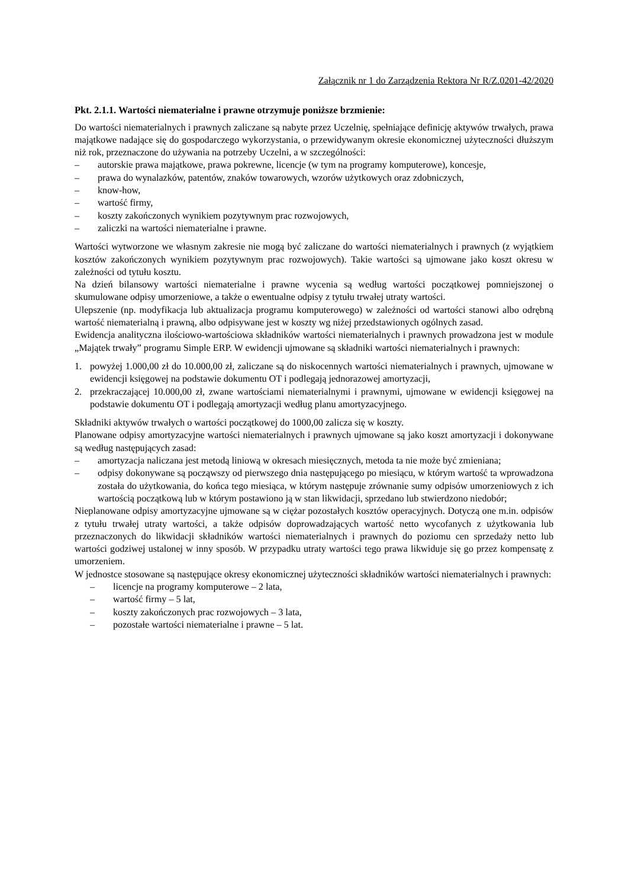Załącznik nr 1 do Zarządzenia Rektora Nr R/Z.0201-42/2020
Pkt. 2.1.1. Wartości niematerialne i prawne otrzymuje poniższe brzmienie:
Do wartości niematerialnych i prawnych zaliczane są nabyte przez Uczelnię, spełniające definicję aktywów trwałych, prawa majątkowe nadające się do gospodarczego wykorzystania, o przewidywanym okresie ekonomicznej użyteczności dłuższym niż rok, przeznaczone do używania na potrzeby Uczelni, a w szczególności:
– autorskie prawa majątkowe, prawa pokrewne, licencje (w tym na programy komputerowe), koncesje,
– prawa do wynalazków, patentów, znaków towarowych, wzorów użytkowych oraz zdobniczych,
– know-how,
– wartość firmy,
– koszty zakończonych wynikiem pozytywnym prac rozwojowych,
– zaliczki na wartości niematerialne i prawne.
Wartości wytworzone we własnym zakresie nie mogą być zaliczane do wartości niematerialnych i prawnych (z wyjątkiem kosztów zakończonych wynikiem pozytywnym prac rozwojowych). Takie wartości są ujmowane jako koszt okresu w zależności od tytułu kosztu.
Na dzień bilansowy wartości niematerialne i prawne wycenia są według wartości początkowej pomniejszonej o skumulowane odpisy umorzeniowe, a także o ewentualne odpisy z tytułu trwałej utraty wartości.
Ulepszenie (np. modyfikacja lub aktualizacja programu komputerowego) w zależności od wartości stanowi albo odrębną wartość niematerialną i prawną, albo odpisywane jest w koszty wg niżej przedstawionych ogólnych zasad.
Ewidencja analityczna ilościowo-wartościowa składników wartości niematerialnych i prawnych prowadzona jest w module „Majątek trwały” programu Simple ERP. W ewidencji ujmowane są składniki wartości niematerialnych i prawnych:
1. powyżej 1.000,00 zł do 10.000,00 zł, zaliczane są do niskocennych wartości niematerialnych i prawnych, ujmowane w ewidencji księgowej na podstawie dokumentu OT i podlegają jednorazowej amortyzacji,
2. przekraczającej 10.000,00 zł, zwane wartościami niematerialnymi i prawnymi, ujmowane w ewidencji księgowej na podstawie dokumentu OT i podlegają amortyzacji według planu amortyzacyjnego.
Składniki aktywów trwałych o wartości początkowej do 1000,00 zalicza się w koszty.
Planowane odpisy amortyzacyjne wartości niematerialnych i prawnych ujmowane są jako koszt amortyzacji i dokonywane są według następujących zasad:
– amortyzacja naliczana jest metodą liniową w okresach miesięcznych, metoda ta nie może być zmieniana;
– odpisy dokonywane są począwszy od pierwszego dnia następującego po miesiącu, w którym wartość ta wprowadzona została do użytkowania, do końca tego miesiąca, w którym następuje zrównanie sumy odpisów umorzeniowych z ich wartością początkową lub w którym postawiono ją w stan likwidacji, sprzedano lub stwierdzono niedobór;
Nieplanowane odpisy amortyzacyjne ujmowane są w ciężar pozostałych kosztów operacyjnych. Dotyczą one m.in. odpisów z tytułu trwałej utraty wartości, a także odpisów doprowadzających wartość netto wycofanych z użytkowania lub przeznaczonych do likwidacji składników wartości niematerialnych i prawnych do poziomu cen sprzedaży netto lub wartości godziwej ustalonej w inny sposób. W przypadku utraty wartości tego prawa likwiduje się go przez kompensatę z umorzeniem.
W jednostce stosowane są następujące okresy ekonomicznej użyteczności składników wartości niematerialnych i prawnych:
– licencje na programy komputerowe – 2 lata,
– wartość firmy – 5 lat,
– koszty zakończonych prac rozwojowych – 3 lata,
– pozostałe wartości niematerialne i prawne – 5 lat.